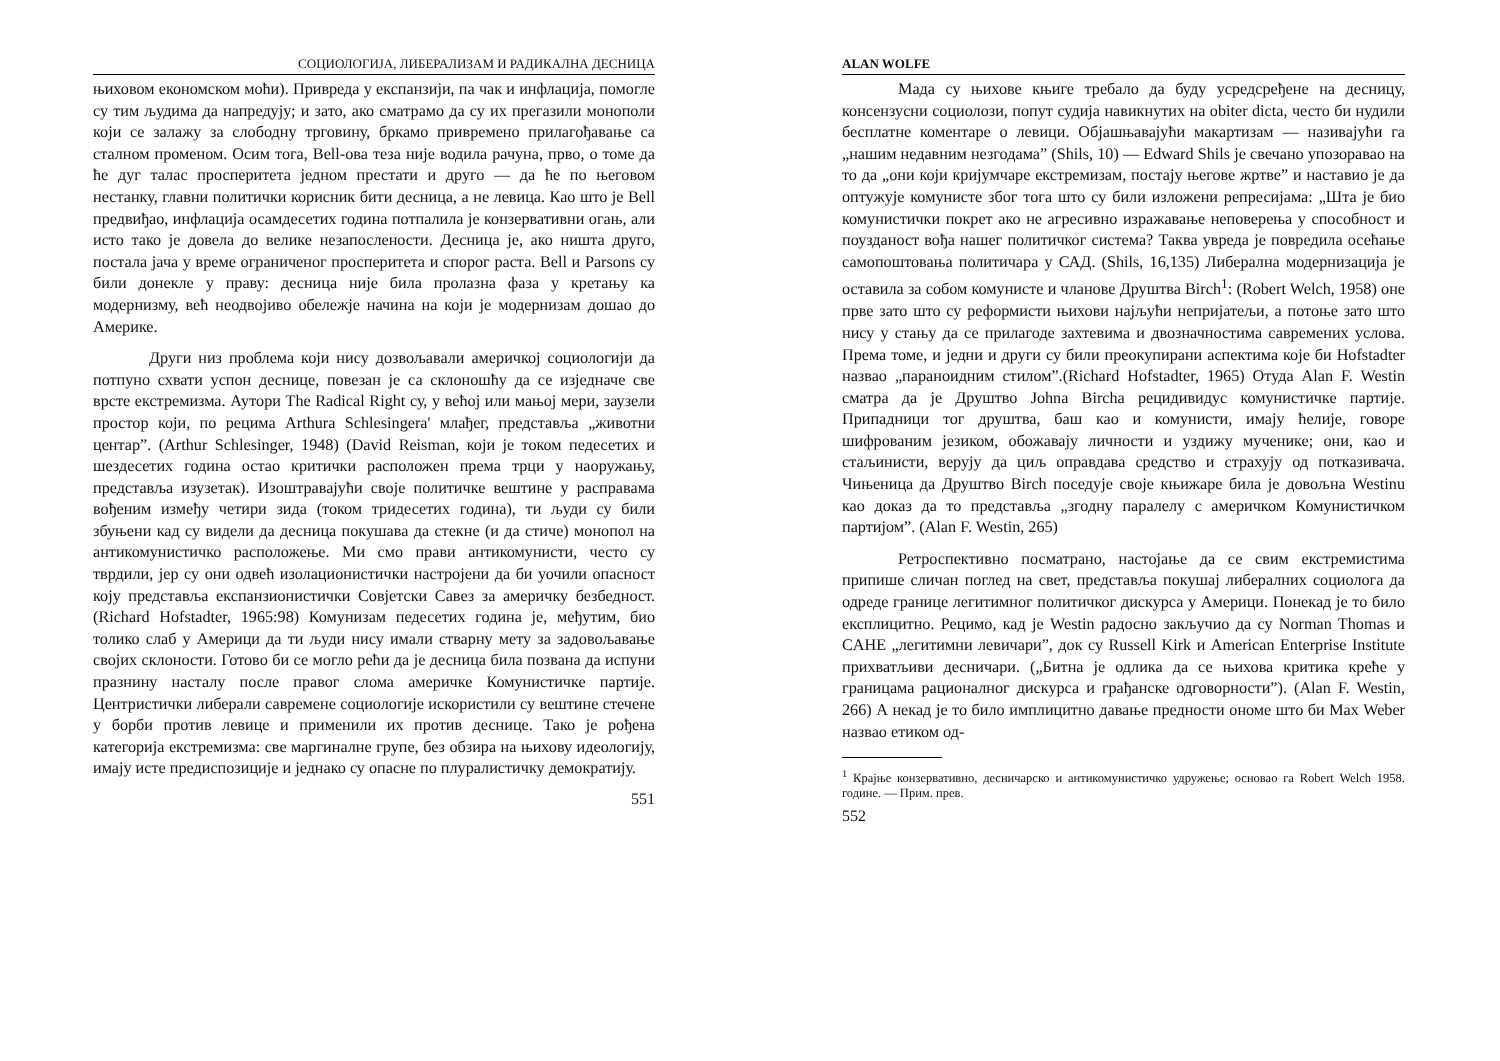СОЦИОЛОГИЈА, ЛИБЕРАЛИЗАМ И РАДИКАЛНА ДЕСНИЦА
њиховом економском моћи). Привреда у експанзији, па чак и инфлација, помогле су тим људима да напредују; и зато, ако сматрамо да су их прегазили монополи који се залажу за слободну трговину, бркамо привремено прилагођавање са сталном променом. Осим тога, Bell-ова теза није водила рачуна, прво, о томе да ће дуг талас просперитета једном престати и друго — да ће по његовом нестанку, главни политички корисник бити десница, а не левица. Као што је Bell предвиђао, инфлација осамдесетих година потпалила је конзервативни огањ, али исто тако је довела до велике незапослености. Десница је, ако ништа друго, постала јача у време ограниченог просперитета и спорог раста. Bell и Parsons су били донекле у праву: десница није била пролазна фаза у кретању ка модернизму, већ неодвојиво обележје начина на који је модернизам дошао до Америке.
Други низ проблема који нису дозвољавали америчкој социологији да потпуно схвати успон деснице, повезан је са склоношћу да се изједначе све врсте екстремизма. Аутори The Radical Right су, у већој или мањој мери, заузели простор који, по рецима Arthura Schlesingera' млађег, представља „животни центар”. (Arthur Schlesinger, 1948) (David Reisman, који је током педесетих и шездесетих година остао критички расположен према трци у наоружању, представља изузетак). Изоштравајући своје политичке вештине у расправама вођеним између четири зида (током тридесетих година), ти људи су били збуњени кад су видели да десница покушава да стекне (и да стиче) монопол на антикомунистичко расположење. Ми смо прави антикомунисти, често су тврдили, јер су они одвећ изолационистички настројени да би уочили опасност коју представља експанзионистички Совјетски Савез за америчку безбедност. (Richard Hofstadter, 1965:98) Комунизам педесетих година је, међутим, био толико слаб у Америци да ти људи нису имали стварну мету за задовољавање својих склоности. Готово би се могло рећи да је десница била позвана да испуни празнину насталу после правог слома америчке Комунистичке партије. Центристички либерали савремене социологије искористили су вештине стечене у борби против левице и применили их против деснице. Тако је рођена категорија екстремизма: све маргиналне групе, без обзира на њихову идеологију, имају исте предиспозиције и једнако су опасне по плуралистичку демократију.
551
ALAN WOLFE
Мада су њихове књиге требало да буду усредсређене на десницу, консензусни социолози, попут судија навикнутих на obiter dicta, често би нудили бесплатне коментаре о левици. Објашњавајући макартизам — називајући га „нашим недавним незгодама” (Shils, 10) — Edward Shils је свечано упозоравао на то да „они који кријумчаре екстремизам, постају његове жртве” и наставио је да оптужује комунисте због тога што су били изложени репресијама: „Шта је био комунистички покрет ако не агресивно изражавање неповерења у способност и поузданост вођа нашег политичког система? Таква увреда је повредила осећање самопоштовања политичара у САД. (Shils, 16,135) Либерална модернизација је оставила за собом комунисте и чланове Друштва Birch<sup>1</sup>: (Robert Welch, 1958) оне прве зато што су реформисти њихови најљући непријатељи, а потоње зато што нису у стању да се прилагоде захтевима и двозначностима савремених услова. Према томе, и једни и други су били преокупирани аспектима које би Hofstadter назвао „параноидним стилом”.(Richard Hofstadter, 1965) Отуда Alan F. Westin сматра да је Друштво Johna Bircha рецидивидус комунистичке партије. Припадници тог друштва, баш као и комунисти, имају ћелије, говоре шифрованим језиком, обожавају личности и уздижу мученике; они, као и стаљинисти, верују да циљ оправдава средство и страхују од потказивача. Чињеница да Друштво Birch поседује своје књижаре била је довољна Westinu као доказ да то представља „згодну паралелу с америчком Комунистичком партијом”. (Alan F. Westin, 265)
Ретроспективно посматрано, настојање да се свим екстремистима припише сличан поглед на свет, представља покушај либералних социолога да одреде границе легитимног политичког дискурса у Америци. Понекад је то било експлицитно. Рецимо, кад је Westin радосно закључио да су Norman Thomas и CAHE „легитимни левичари”, док су Russell Kirk и American Enterprise Institute прихватљиви десничари. („Битна је одлика да се њихова критика креће у границама рационалног дискурса и грађанске одговорности”). (Alan F. Westin, 266) А некад је то било имплицитно давање предности ономе што би Max Weber назвао етиком од-
<sup>1</sup> Крајње конзервативно, десничарско и антикомунистичко удружење; основао га Robert Welch 1958. године. — Прим. прев.
552